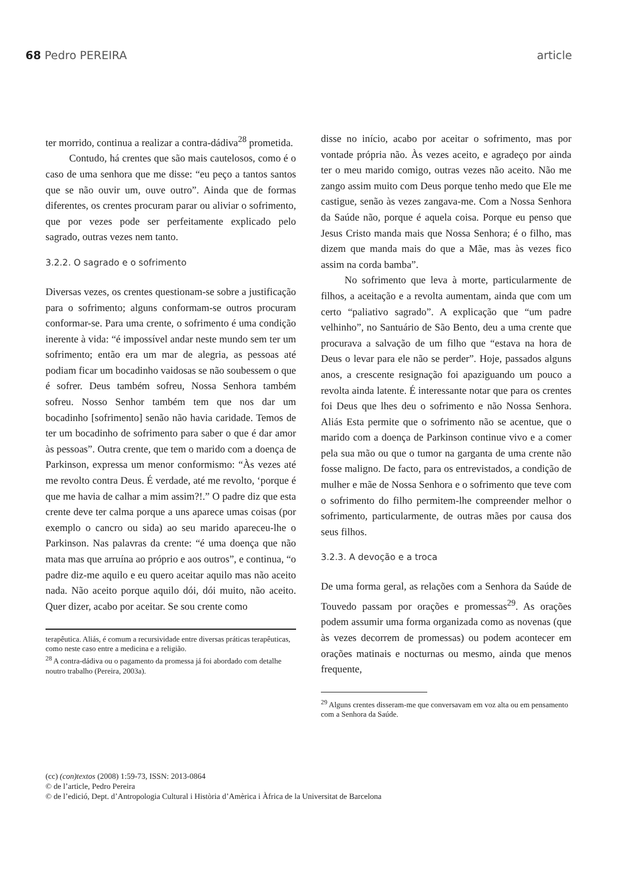68 Pedro PEREIRA article
ter morrido, continua a realizar a contra-dádiva<sup>28</sup> prometida.
Contudo, há crentes que são mais cautelosos, como é o caso de uma senhora que me disse: “eu peço a tantos santos que se não ouvir um, ouve outro”. Ainda que de formas diferentes, os crentes procuram parar ou aliviar o sofrimento, que por vezes pode ser perfeitamente explicado pelo sagrado, outras vezes nem tanto.
3.2.2. O sagrado e o sofrimento
Diversas vezes, os crentes questionam-se sobre a justificação para o sofrimento; alguns conformam-se outros procuram conformar-se. Para uma crente, o sofrimento é uma condição inerente à vida: “é impossível andar neste mundo sem ter um sofrimento; então era um mar de alegria, as pessoas até podiam ficar um bocadinho vaidosas se não soubessem o que é sofrer. Deus também sofreu, Nossa Senhora também sofreu. Nosso Senhor também tem que nos dar um bocadinho [sofrimento] senão não havia caridade. Temos de ter um bocadinho de sofrimento para saber o que é dar amor às pessoas”. Outra crente, que tem o marido com a doença de Parkinson, expressa um menor conformismo: “Às vezes até me revolto contra Deus. É verdade, até me revolto, ‘porque é que me havia de calhar a mim assim?!.” O padre diz que esta crente deve ter calma porque a uns aparece umas coisas (por exemplo o cancro ou sida) ao seu marido apareceu-lhe o Parkinson. Nas palavras da crente: “é uma doença que não mata mas que arruína ao próprio e aos outros”, e continua, “o padre diz-me aquilo e eu quero aceitar aquilo mas não aceito nada. Não aceito porque aquilo dói, dói muito, não aceito. Quer dizer, acabo por aceitar. Se sou crente como
terapêutica. Aliás, é comum a recursividade entre diversas práticas terapêuticas, como neste caso entre a medicina e a religião.
<sup>28</sup> A contra-dádiva ou o pagamento da promessa já foi abordado com detalhe noutro trabalho (Pereira, 2003a).
disse no início, acabo por aceitar o sofrimento, mas por vontade própria não. Às vezes aceito, e agradeço por ainda ter o meu marido comigo, outras vezes não aceito. Não me zango assim muito com Deus porque tenho medo que Ele me castigue, senão às vezes zangava-me. Com a Nossa Senhora da Saúde não, porque é aquela coisa. Porque eu penso que Jesus Cristo manda mais que Nossa Senhora; é o filho, mas dizem que manda mais do que a Mãe, mas às vezes fico assim na corda bamba”.
No sofrimento que leva à morte, particularmente de filhos, a aceitação e a revolta aumentam, ainda que com um certo “paliativo sagrado”. A explicação que “um padre velhinho”, no Santuário de São Bento, deu a uma crente que procurava a salvação de um filho que “estava na hora de Deus o levar para ele não se perder”. Hoje, passados alguns anos, a crescente resignação foi apaziguando um pouco a revolta ainda latente. É interessante notar que para os crentes foi Deus que lhes deu o sofrimento e não Nossa Senhora. Aliás Esta permite que o sofrimento não se acentue, que o marido com a doença de Parkinson continue vivo e a comer pela sua mão ou que o tumor na garganta de uma crente não fosse maligno. De facto, para os entrevistados, a condição de mulher e mãe de Nossa Senhora e o sofrimento que teve com o sofrimento do filho permitem-lhe compreender melhor o sofrimento, particularmente, de outras mães por causa dos seus filhos.
3.2.3. A devoção e a troca
De uma forma geral, as relações com a Senhora da Saúde de Touvedo passam por orações e promessas<sup>29</sup>. As orações podem assumir uma forma organizada como as novenas (que às vezes decorrem de promessas) ou podem acontecer em orações matinais e nocturnas ou mesmo, ainda que menos frequente,
<sup>29</sup> Alguns crentes disseram-me que conversavam em voz alta ou em pensamento com a Senhora da Saúde.
(cc) (con)textos (2008) 1:59-73, ISSN: 2013-0864
© de l’article, Pedro Pereira
© de l’edició, Dept. d’Antropologia Cultural i Història d’Amèrica i Àfrica de la Universitat de Barcelona